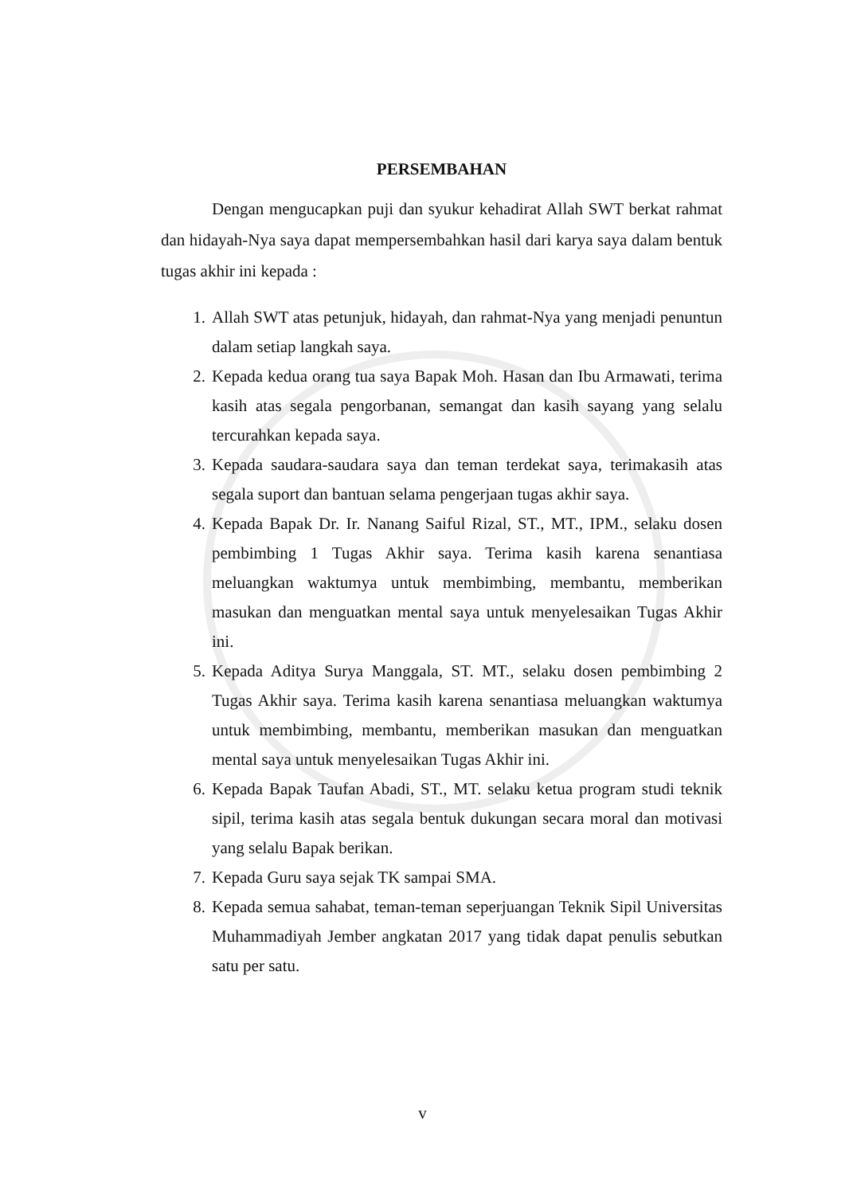PERSEMBAHAN
Dengan mengucapkan puji dan syukur kehadirat Allah SWT berkat rahmat dan hidayah-Nya saya dapat mempersembahkan hasil dari karya saya dalam bentuk tugas akhir ini kepada :
1. Allah SWT atas petunjuk, hidayah, dan rahmat-Nya yang menjadi penuntun dalam setiap langkah saya.
2. Kepada kedua orang tua saya Bapak Moh. Hasan dan Ibu Armawati, terima kasih atas segala pengorbanan, semangat dan kasih sayang yang selalu tercurahkan kepada saya.
3. Kepada saudara-saudara saya dan teman terdekat saya, terimakasih atas segala suport dan bantuan selama pengerjaan tugas akhir saya.
4. Kepada Bapak Dr. Ir. Nanang Saiful Rizal, ST., MT., IPM., selaku dosen pembimbing 1 Tugas Akhir saya. Terima kasih karena senantiasa meluangkan waktumya untuk membimbing, membantu, memberikan masukan dan menguatkan mental saya untuk menyelesaikan Tugas Akhir ini.
5. Kepada Aditya Surya Manggala, ST. MT., selaku dosen pembimbing 2 Tugas Akhir saya. Terima kasih karena senantiasa meluangkan waktumya untuk membimbing, membantu, memberikan masukan dan menguatkan mental saya untuk menyelesaikan Tugas Akhir ini.
6. Kepada Bapak Taufan Abadi, ST., MT. selaku ketua program studi teknik sipil, terima kasih atas segala bentuk dukungan secara moral dan motivasi yang selalu Bapak berikan.
7. Kepada Guru saya sejak TK sampai SMA.
8. Kepada semua sahabat, teman-teman seperjuangan Teknik Sipil Universitas Muhammadiyah Jember angkatan 2017 yang tidak dapat penulis sebutkan satu per satu.
v